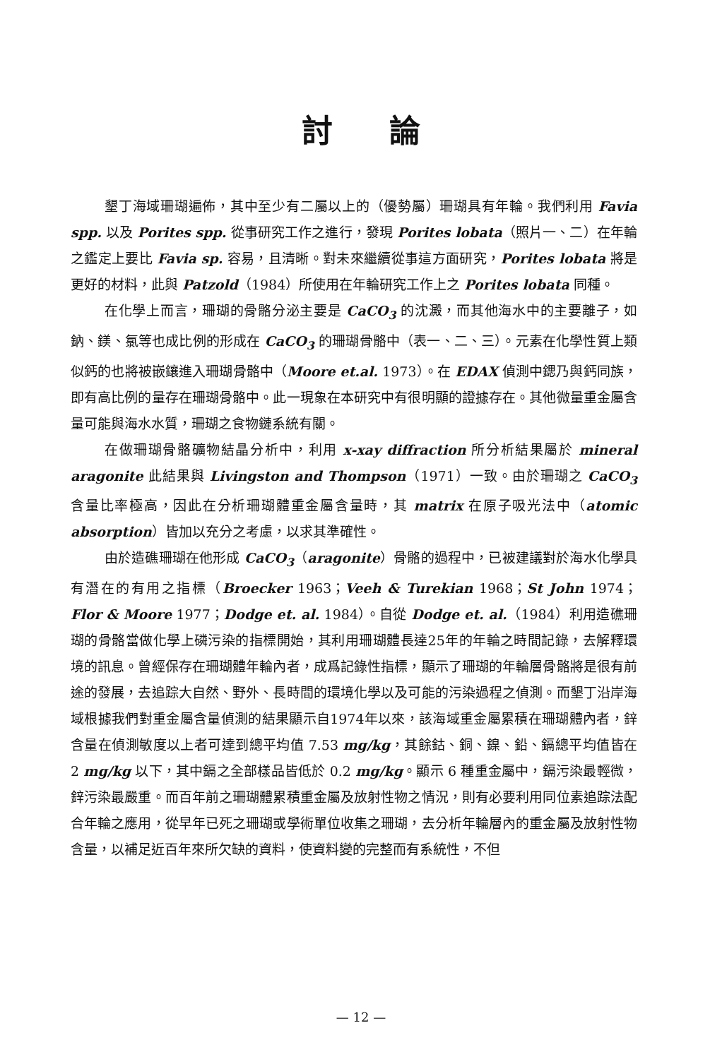討論
墾丁海域珊瑚遍佈，其中至少有二屬以上的（優勢屬）珊瑚具有年輪。我們利用 Favia spp. 以及 Porites spp. 從事研究工作之進行，發現 Porites lobata（照片一、二）在年輪之鑑定上要比 Favia sp. 容易，且清晰。對未來繼續從事這方面研究，Porites lobata 將是更好的材料，此與 Patzold（1984）所使用在年輪研究工作上之 Porites lobata 同種。
在化學上而言，珊瑚的骨骼分泌主要是 CaCO<sub>3</sub> 的沈澱，而其他海水中的主要離子，如鈉、鎂、氯等也成比例的形成在 CaCO<sub>3</sub> 的珊瑚骨骼中（表一、二、三）。元素在化學性質上類似鈣的也將被嵌鑲進入珊瑚骨骼中（Moore et.al. 1973）。在 EDAX 偵測中鍶乃與鈣同族，即有高比例的量存在珊瑚骨骼中。此一現象在本研究中有很明顯的證據存在。其他微量重金屬含量可能與海水水質，珊瑚之食物鏈系統有關。
在做珊瑚骨骼礦物結晶分析中，利用 x-xay diffraction 所分析結果屬於 mineral aragonite 此結果與 Livingston and Thompson（1971）一致。由於珊瑚之 CaCO<sub>3</sub> 含量比率極高，因此在分析珊瑚體重金屬含量時，其 matrix 在原子吸光法中（atomic absorption）皆加以充分之考慮，以求其準確性。
由於造礁珊瑚在他形成 CaCO<sub>3</sub>（aragonite）骨骼的過程中，已被建議對於海水化學具有潛在的有用之指標（Broecker 1963；Veeh & Turekian 1968；St John 1974；Flor & Moore 1977；Dodge et. al. 1984）。自從 Dodge et. al.（1984）利用造礁珊瑚的骨骼當做化學上磷污染的指標開始，其利用珊瑚體長達25年的年輪之時間記錄，去解釋環境的訊息。曾經保存在珊瑚體年輪內者，成爲記錄性指標，顯示了珊瑚的年輪層骨骼將是很有前途的發展，去追踪大自然、野外、長時間的環境化學以及可能的污染過程之偵測。而墾丁沿岸海域根據我們對重金屬含量偵測的結果顯示自1974年以來，該海域重金屬累積在珊瑚體內者，鋅含量在偵測敏度以上者可達到總平均值 7.53 mg/kg，其餘鈷、銅、鎳、鉛、鎘總平均值皆在 2 mg/kg 以下，其中鎘之全部樣品皆低於 0.2 mg/kg。顯示 6 種重金屬中，鎘污染最輕微，鋅污染最嚴重。而百年前之珊瑚體累積重金屬及放射性物之情況，則有必要利用同位素追踪法配合年輪之應用，從早年已死之珊瑚或學術單位收集之珊瑚，去分析年輪層內的重金屬及放射性物含量，以補足近百年來所欠缺的資料，使資料變的完整而有系統性，不但
— 12 —